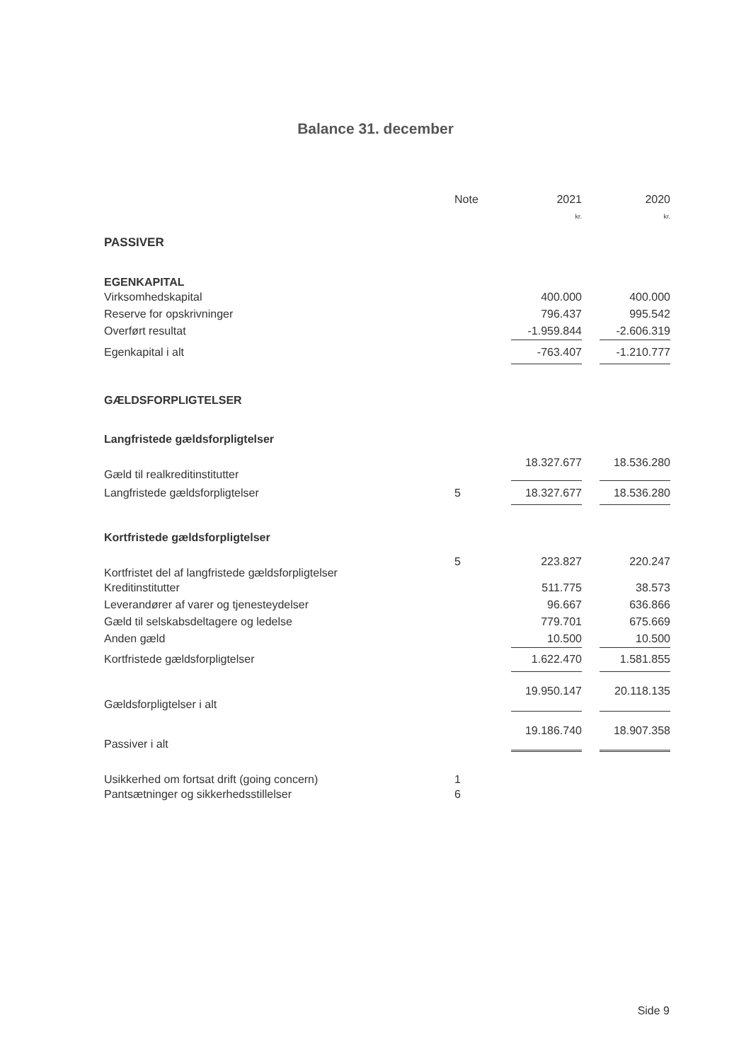Balance 31. december
| | Note | 2021 | | 2020 |
| --- | --- | --- | --- | --- |
| | | kr. | | kr. |
| PASSIVER | | | | |
| EGENKAPITAL | | | | |
| Virksomhedskapital | | 400.000 | | 400.000 |
| Reserve for opskrivninger | | 796.437 | | 995.542 |
| Overført resultat | | -1.959.844 | | -2.606.319 |
| Egenkapital i alt | | -763.407 | | -1.210.777 |
| GÆLDSFORPLIGTELSER | | | | |
| Langfristede gældsforpligtelser | | | | |
| Gæld til realkreditinstitutter | | 18.327.677 | | 18.536.280 |
| Langfristede gældsforpligtelser | 5 | 18.327.677 | | 18.536.280 |
| Kortfristede gældsforpligtelser | | | | |
| Kortfristet del af langfristede gældsforpligtelser | 5 | 223.827 | | 220.247 |
| Kreditinstitutter | | 511.775 | | 38.573 |
| Leverandører af varer og tjenesteydelser | | 96.667 | | 636.866 |
| Gæld til selskabsdeltagere og ledelse | | 779.701 | | 675.669 |
| Anden gæld | | 10.500 | | 10.500 |
| Kortfristede gældsforpligtelser | | 1.622.470 | | 1.581.855 |
| Gældsforpligtelser i alt | | 19.950.147 | | 20.118.135 |
| Passiver i alt | | 19.186.740 | | 18.907.358 |
| Usikkerhed om fortsat drift (going concern) | 1 | | | |
| Pantsætninger og sikkerhedsstillelser | 6 | | | |
Side 9